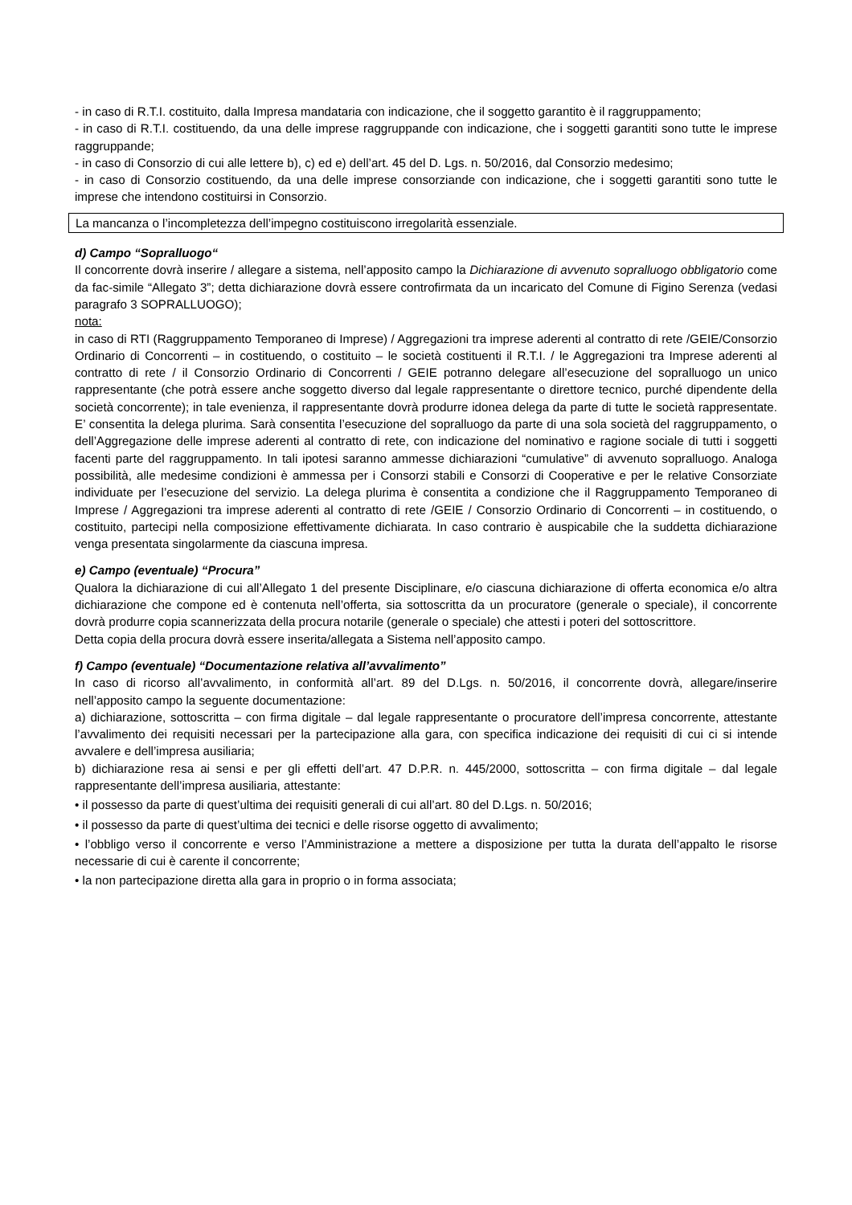- in caso di R.T.I. costituito, dalla Impresa mandataria con indicazione, che il soggetto garantito è il raggruppamento;
- in caso di R.T.I. costituendo, da una delle imprese raggruppande con indicazione, che i soggetti garantiti sono tutte le imprese raggruppande;
- in caso di Consorzio di cui alle lettere b), c) ed e) dell’art. 45 del D. Lgs. n. 50/2016, dal Consorzio medesimo;
- in caso di Consorzio costituendo, da una delle imprese consorziande con indicazione, che i soggetti garantiti sono tutte le imprese che intendono costituirsi in Consorzio.
La mancanza o l’incompletezza dell’impegno costituiscono irregolarità essenziale.
d) Campo “Sopralluogo“
Il concorrente dovrà inserire / allegare a sistema, nell’apposito campo la Dichiarazione di avvenuto sopralluogo obbligatorio come da fac-simile “Allegato 3”; detta dichiarazione dovrà essere controfirmata da un incaricato del Comune di Figino Serenza (vedasi paragrafo 3 SOPRALLUOGO);
nota:
in caso di RTI (Raggruppamento Temporaneo di Imprese) / Aggregazioni tra imprese aderenti al contratto di rete /GEIE/Consorzio Ordinario di Concorrenti – in costituendo, o costituito – le società costituenti il R.T.I. / le Aggregazioni tra Imprese aderenti al contratto di rete / il Consorzio Ordinario di Concorrenti / GEIE potranno delegare all’esecuzione del sopralluogo un unico rappresentante (che potrà essere anche soggetto diverso dal legale rappresentante o direttore tecnico, purché dipendente della società concorrente); in tale evenienza, il rappresentante dovrà produrre idonea delega da parte di tutte le società rappresentate. E’ consentita la delega plurima. Sarà consentita l’esecuzione del sopralluogo da parte di una sola società del raggruppamento, o dell’Aggregazione delle imprese aderenti al contratto di rete, con indicazione del nominativo e ragione sociale di tutti i soggetti facenti parte del raggruppamento. In tali ipotesi saranno ammesse dichiarazioni “cumulative” di avvenuto sopralluogo. Analoga possibilità, alle medesime condizioni è ammessa per i Consorzi stabili e Consorzi di Cooperative e per le relative Consorziate individuate per l’esecuzione del servizio. La delega plurima è consentita a condizione che il Raggruppamento Temporaneo di Imprese / Aggregazioni tra imprese aderenti al contratto di rete /GEIE / Consorzio Ordinario di Concorrenti – in costituendo, o costituito, partecipi nella composizione effettivamente dichiarata. In caso contrario è auspicabile che la suddetta dichiarazione venga presentata singolarmente da ciascuna impresa.
e) Campo (eventuale) “Procura”
Qualora la dichiarazione di cui all’Allegato 1 del presente Disciplinare, e/o ciascuna dichiarazione di offerta economica e/o altra dichiarazione che compone ed è contenuta nell’offerta, sia sottoscritta da un procuratore (generale o speciale), il concorrente dovrà produrre copia scannerizzata della procura notarile (generale o speciale) che attesti i poteri del sottoscrittore.
Detta copia della procura dovrà essere inserita/allegata a Sistema nell’apposito campo.
f) Campo (eventuale) “Documentazione relativa all’avvalimento”
In caso di ricorso all’avvalimento, in conformità all’art. 89 del D.Lgs. n. 50/2016, il concorrente dovrà, allegare/inserire nell’apposito campo la seguente documentazione:
a) dichiarazione, sottoscritta – con firma digitale – dal legale rappresentante o procuratore dell’impresa concorrente, attestante l’avvalimento dei requisiti necessari per la partecipazione alla gara, con specifica indicazione dei requisiti di cui ci si intende avvalere e dell’impresa ausiliaria;
b) dichiarazione resa ai sensi e per gli effetti dell’art. 47 D.P.R. n. 445/2000, sottoscritta – con firma digitale – dal legale rappresentante dell’impresa ausiliaria, attestante:
• il possesso da parte di quest’ultima dei requisiti generali di cui all’art. 80 del D.Lgs. n. 50/2016;
• il possesso da parte di quest’ultima dei tecnici e delle risorse oggetto di avvalimento;
• l’obbligo verso il concorrente e verso l’Amministrazione a mettere a disposizione per tutta la durata dell’appalto le risorse necessarie di cui è carente il concorrente;
• la non partecipazione diretta alla gara in proprio o in forma associata;